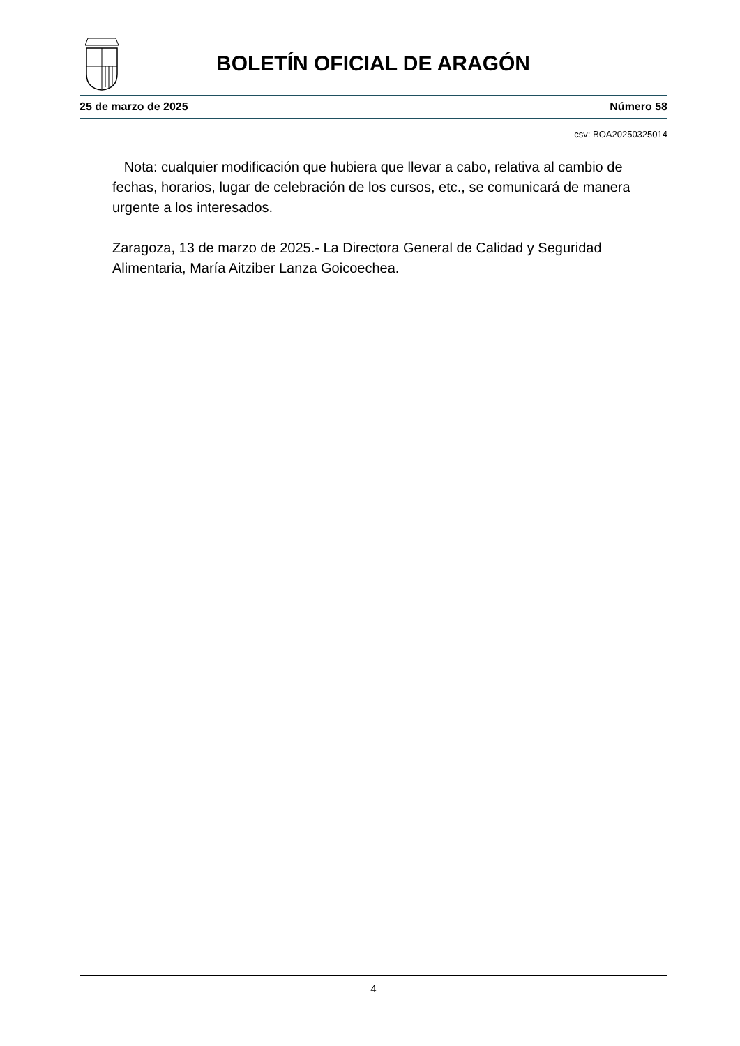BOLETÍN OFICIAL DE ARAGÓN
25 de marzo de 2025 Número 58
csv: BOA20250325014
Nota: cualquier modificación que hubiera que llevar a cabo, relativa al cambio de fechas, horarios, lugar de celebración de los cursos, etc., se comunicará de manera urgente a los interesados.
Zaragoza, 13 de marzo de 2025.- La Directora General de Calidad y Seguridad Alimentaria, María Aitziber Lanza Goicoechea.
4